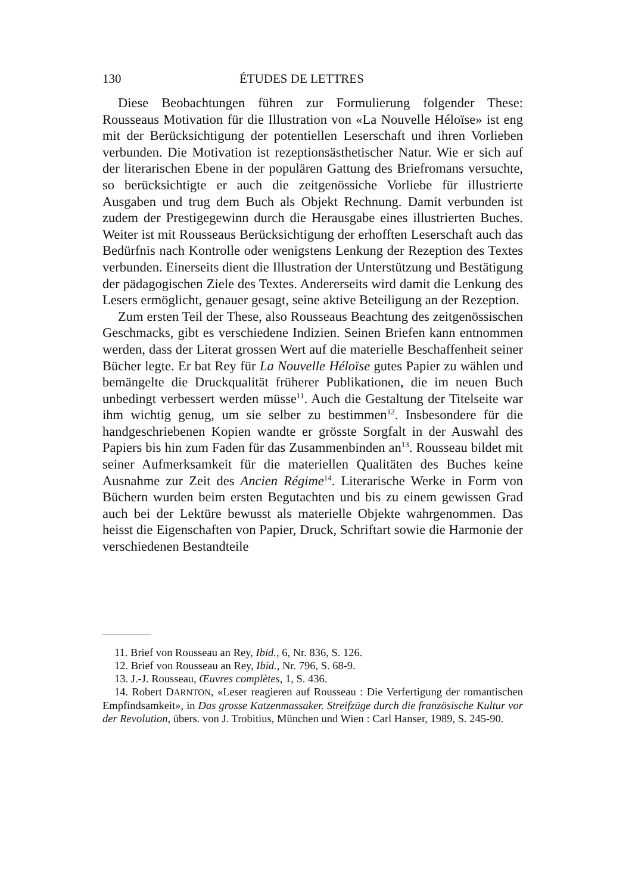130 ÉTUDES DE LETTRES
Diese Beobachtungen führen zur Formulierung folgender These: Rousseaus Motivation für die Illustration von «La Nouvelle Héloïse» ist eng mit der Berücksichtigung der potentiellen Leserschaft und ihren Vorlieben verbunden. Die Motivation ist rezeptionsästhetischer Natur. Wie er sich auf der literarischen Ebene in der populären Gattung des Briefromans versuchte, so berücksichtigte er auch die zeitgenössiche Vorliebe für illustrierte Ausgaben und trug dem Buch als Objekt Rechnung. Damit verbunden ist zudem der Prestigegewinn durch die Herausgabe eines illustrierten Buches. Weiter ist mit Rousseaus Berücksichtigung der erhofften Leserschaft auch das Bedürfnis nach Kontrolle oder wenigstens Lenkung der Rezeption des Textes verbunden. Einerseits dient die Illustration der Unterstützung und Bestätigung der pädagogischen Ziele des Textes. Andererseits wird damit die Lenkung des Lesers ermöglicht, genauer gesagt, seine aktive Beteiligung an der Rezeption.
Zum ersten Teil der These, also Rousseaus Beachtung des zeitgenössischen Geschmacks, gibt es verschiedene Indizien. Seinen Briefen kann entnommen werden, dass der Literat grossen Wert auf die materielle Beschaffenheit seiner Bücher legte. Er bat Rey für La Nouvelle Héloïse gutes Papier zu wählen und bemängelte die Druckqualität früherer Publikationen, die im neuen Buch unbedingt verbessert werden müsse<sup>11</sup>. Auch die Gestaltung der Titelseite war ihm wichtig genug, um sie selber zu bestimmen<sup>12</sup>. Insbesondere für die handgeschriebenen Kopien wandte er grösste Sorgfalt in der Auswahl des Papiers bis hin zum Faden für das Zusammenbinden an<sup>13</sup>. Rousseau bildet mit seiner Aufmerksamkeit für die materiellen Qualitäten des Buches keine Ausnahme zur Zeit des Ancien Régime<sup>14</sup>. Literarische Werke in Form von Büchern wurden beim ersten Begutachten und bis zu einem gewissen Grad auch bei der Lektüre bewusst als materielle Objekte wahrgenommen. Das heisst die Eigenschaften von Papier, Druck, Schriftart sowie die Harmonie der verschiedenen Bestandteile
11. Brief von Rousseau an Rey, Ibid., 6, Nr. 836, S. 126.
12. Brief von Rousseau an Rey, Ibid., Nr. 796, S. 68-9.
13. J.-J. Rousseau, Œuvres complètes, 1, S. 436.
14. Robert DARNTON, «Leser reagieren auf Rousseau : Die Verfertigung der romantischen Empfindsamkeit», in Das grosse Katzenmassaker. Streifzüge durch die französische Kultur vor der Revolution, übers. von J. Trobitius, München und Wien : Carl Hanser, 1989, S. 245-90.